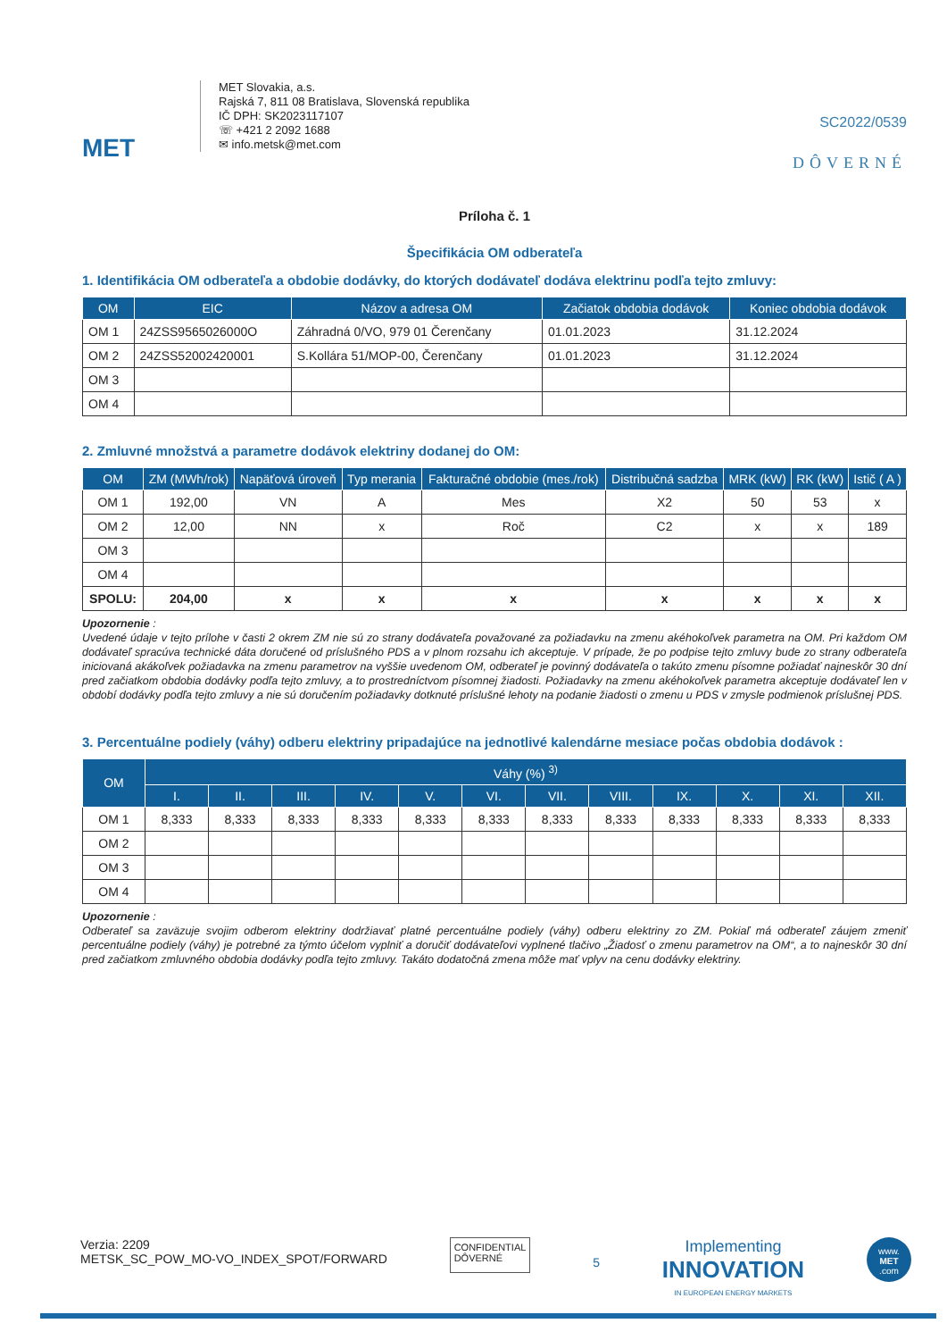MET
MET Slovakia, a.s.
Rajská 7, 811 08 Bratislava, Slovenská republika
IČ DPH: SK2023117107
☏ +421 2 2092 1688
✉ info.metsk@met.com
SC2022/0539
DÔVERNÉ
Príloha č. 1
Špecifikácia OM odberateľa
1. Identifikácia OM odberateľa a obdobie dodávky, do ktorých dodávateľ dodáva elektrinu podľa tejto zmluvy:
| OM | EIC | Názov a adresa OM | Začiatok obdobia dodávok | Koniec obdobia dodávok |
| --- | --- | --- | --- | --- |
| OM 1 | 24ZSS9565026000O | Záhradná 0/VO, 979 01 Čerenčany | 01.01.2023 | 31.12.2024 |
| OM 2 | 24ZSS52002420001 | S.Kollára 51/MOP-00, Čerenčany | 01.01.2023 | 31.12.2024 |
| OM 3 | | | | |
| OM 4 | | | | |
2. Zmluvné množstvá a parametre dodávok elektriny dodanej do OM:
| OM | ZM (MWh/rok) | Napäťová úroveň | Typ merania | Fakturačné obdobie (mes./rok) | Distribučná sadzba | MRK (kW) | RK (kW) | Istič ( A ) |
| --- | --- | --- | --- | --- | --- | --- | --- | --- |
| OM 1 | 192,00 | VN | A | Mes | X2 | 50 | 53 | x |
| OM 2 | 12,00 | NN | x | Roč | C2 | x | x | 189 |
| OM 3 | | | | | | | | |
| OM 4 | | | | | | | | |
| SPOLU: | 204,00 | x | x | x | x | x | x | x |
Upozornenie :
Uvedené údaje v tejto prílohe v časti 2 okrem ZM nie sú zo strany dodávateľa považované za požiadavku na zmenu akéhokoľvek parametra na OM. Pri každom OM dodávateľ spracúva technické dáta doručené od príslušného PDS a v plnom rozsahu ich akceptuje. V prípade, že po podpise tejto zmluvy bude zo strany odberateľa iniciovaná akákoľvek požiadavka na zmenu parametrov na vyššie uvedenom OM, odberateľ je povinný dodávateľa o takúto zmenu písomne požiadať najneskôr 30 dní pred začiatkom obdobia dodávky podľa tejto zmluvy, a to prostredníctvom písomnej žiadosti. Požiadavky na zmenu akéhokoľvek parametra akceptuje dodávateľ len v období dodávky podľa tejto zmluvy a nie sú doručením požiadavky dotknuté príslušné lehoty na podanie žiadosti o zmenu u PDS v zmysle podmienok príslušnej PDS.
3. Percentuálne podiely (váhy) odberu elektriny pripadajúce na jednotlivé kalendárne mesiace počas obdobia dodávok :
| OM | Váhy (%) <sup>3)</sup> | | | | | | | | | | | |
| --- | --- | --- | --- | --- | --- | --- | --- | --- | --- | --- | --- | --- |
| | I. | II. | III. | IV. | V. | VI. | VII. | VIII. | IX. | X. | XI. | XII. |
| OM 1 | 8,333 | 8,333 | 8,333 | 8,333 | 8,333 | 8,333 | 8,333 | 8,333 | 8,333 | 8,333 | 8,333 | 8,333 |
| OM 2 | | | | | | | | | | | | |
| OM 3 | | | | | | | | | | | | |
| OM 4 | | | | | | | | | | | | |
Upozornenie :
Odberateľ sa zaväzuje svojim odberom elektriny dodržiavať platné percentuálne podiely (váhy) odberu elektriny zo ZM. Pokiaľ má odberateľ záujem zmeniť percentuálne podiely (váhy) je potrebné za týmto účelom vyplniť a doručiť dodávateľovi vyplnené tlačivo „Žiadosť o zmenu parametrov na OM“, a to najneskôr 30 dní pred začiatkom zmluvného obdobia dodávky podľa tejto zmluvy. Takáto dodatočná zmena môže mať vplyv na cenu dodávky elektriny.
Verzia: 2209
METSK_SC_POW_MO-VO_INDEX_SPOT/FORWARD
CONFIDENTIAL
DÔVERNÉ
5
Implementing
INNOVATION
IN EUROPEAN ENERGY MARKETS
www.
MET
.com